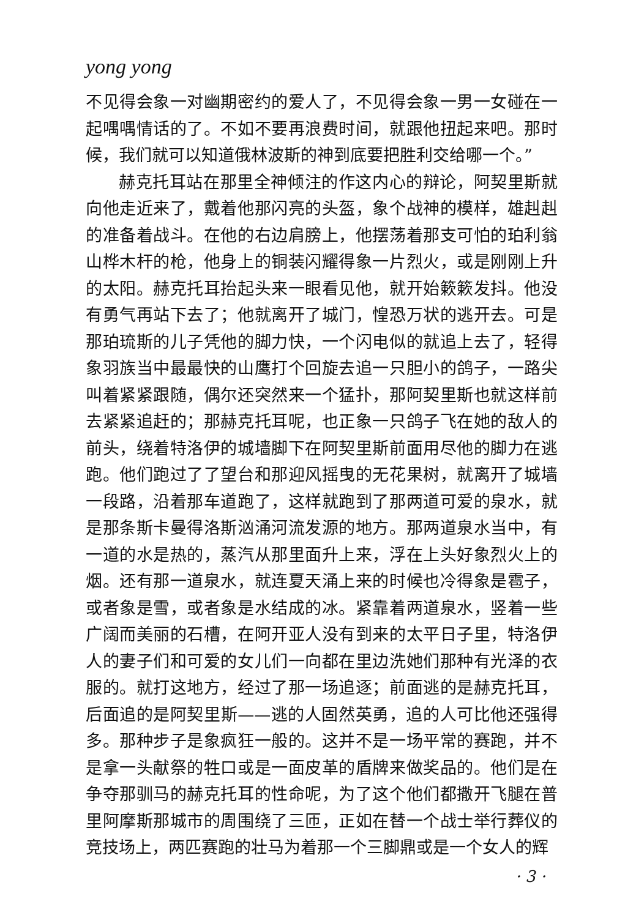yong yong
不见得会象一对幽期密约的爱人了，不见得会象一男一女碰在一起喁喁情话的了。不如不要再浪费时间，就跟他扭起来吧。那时候，我们就可以知道俄林波斯的神到底要把胜利交给哪一个。”
赫克托耳站在那里全神倾注的作这内心的辩论，阿契里斯就向他走近来了，戴着他那闪亮的头盔，象个战神的模样，雄赳赳的准备着战斗。在他的右边肩膀上，他摆荡着那支可怕的珀利翁山桦木杆的枪，他身上的铜装闪耀得象一片烈火，或是刚刚上升的太阳。赫克托耳抬起头来一眼看见他，就开始簌簌发抖。他没有勇气再站下去了；他就离开了城门，惶恐万状的逃开去。可是那珀琉斯的儿子凭他的脚力快，一个闪电似的就追上去了，轻得象羽族当中最最快的山鹰打个回旋去追一只胆小的鸽子，一路尖叫着紧紧跟随，偶尔还突然来一个猛扑，那阿契里斯也就这样前去紧紧追赶的；那赫克托耳呢，也正象一只鸽子飞在她的敌人的前头，绕着特洛伊的城墙脚下在阿契里斯前面用尽他的脚力在逃跑。他们跑过了了望台和那迎风摇曳的无花果树，就离开了城墙一段路，沿着那车道跑了，这样就跑到了那两道可爱的泉水，就是那条斯卡曼得洛斯汹涌河流发源的地方。那两道泉水当中，有一道的水是热的，蒸汽从那里面升上来，浮在上头好象烈火上的烟。还有那一道泉水，就连夏天涌上来的时候也冷得象是雹子，或者象是雪，或者象是水结成的冰。紧靠着两道泉水，竖着一些广阔而美丽的石槽，在阿开亚人没有到来的太平日子里，特洛伊人的妻子们和可爱的女儿们一向都在里边洗她们那种有光泽的衣服的。就打这地方，经过了那一场追逐；前面逃的是赫克托耳，后面追的是阿契里斯——逃的人固然英勇，追的人可比他还强得多。那种步子是象疯狂一般的。这并不是一场平常的赛跑，并不是拿一头献祭的牲口或是一面皮革的盾牌来做奖品的。他们是在争夺那驯马的赫克托耳的性命呢，为了这个他们都撒开飞腿在普里阿摩斯那城市的周围绕了三匝，正如在替一个战士举行葬仪的竞技场上，两匹赛跑的壮马为着那一个三脚鼎或是一个女人的辉
· 3 ·